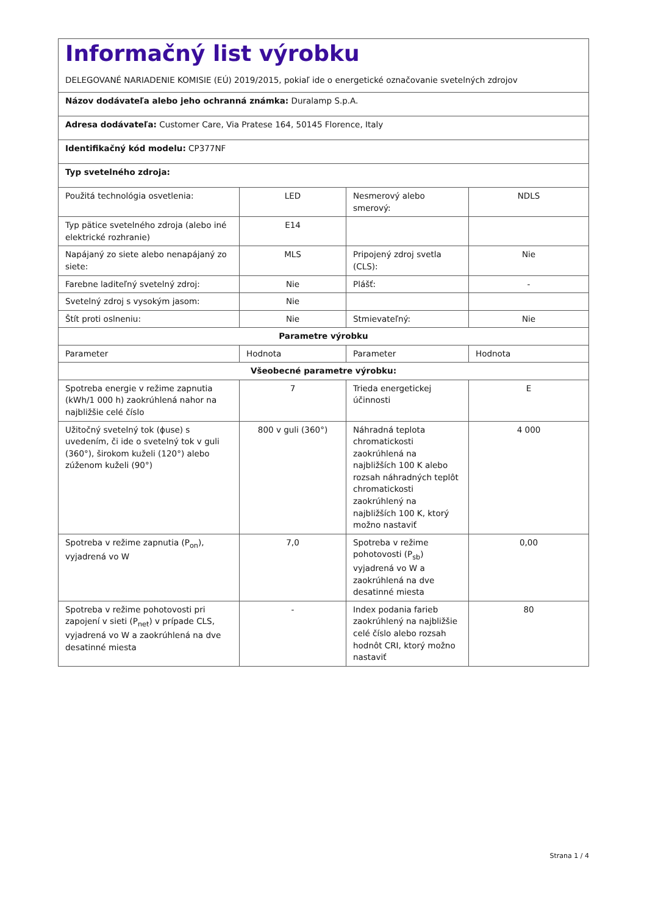| Informačný list výrobku DELEGOVANÉ NARIADENIE KOMISIE (EÚ) 2019/2015, pokiaľ ide o energetické označovanie svetelných zdrojov | | | |
| Názov dodávateľa alebo jeho ochranná známka: Duralamp S.p.A. | | | |
| Adresa dodávateľa: Customer Care, Via Pratese 164, 50145 Florence, Italy | | | |
| Identifikačný kód modelu: CP377NF | | | |
| Typ svetelného zdroja: | | | |
| Použitá technológia osvetlenia: | LED | Nesmerový alebo smerový: | NDLS |
| Typ pätice svetelného zdroja (alebo iné elektrické rozhranie) | E14 | | |
| Napájaný zo siete alebo nenapájaný zo siete: | MLS | Pripojený zdroj svetla (CLS): | Nie |
| Farebne laditeľný svetelný zdroj: | Nie | Plášť: | - |
| Svetelný zdroj s vysokým jasom: | Nie | | |
| Štít proti oslneniu: | Nie | Stmievateľný: | Nie |
| Parametre výrobku | | | |
| Parameter | Hodnota | Parameter | Hodnota |
| Všeobecné parametre výrobku: | | | |
| Spotreba energie v režime zapnutia (kWh/1 000 h) zaokrúhlená nahor na najbližšie celé číslo | 7 | Trieda energetickej účinnosti | E |
| Užitočný svetelný tok (ϕuse) s uvedením, či ide o svetelný tok v guli (360°), širokom kuželi (120°) alebo zúženom kuželi (90°) | 800 v guli (360°) | Náhradná teplota chromatickosti zaokrúhlená na najbližších 100 K alebo rozsah náhradných teplôt chromatickosti zaokrúhlený na najbližších 100 K, ktorý možno nastaviť | 4 000 |
| Spotreba v režime zapnutia (P<sub>on</sub>), vyjadrená vo W | 7,0 | Spotreba v režime pohotovosti (P<sub>sb</sub>) vyjadrená vo W a zaokrúhlená na dve desatinné miesta | 0,00 |
| Spotreba v režime pohotovosti pri zapojení v sieti (P<sub>net</sub>) v prípade CLS, vyjadrená vo W a zaokrúhlená na dve desatinné miesta | - | Index podania farieb zaokrúhlený na najbližšie celé číslo alebo rozsah hodnôt CRI, ktorý možno nastaviť | 80 |
Strana 1 / 4